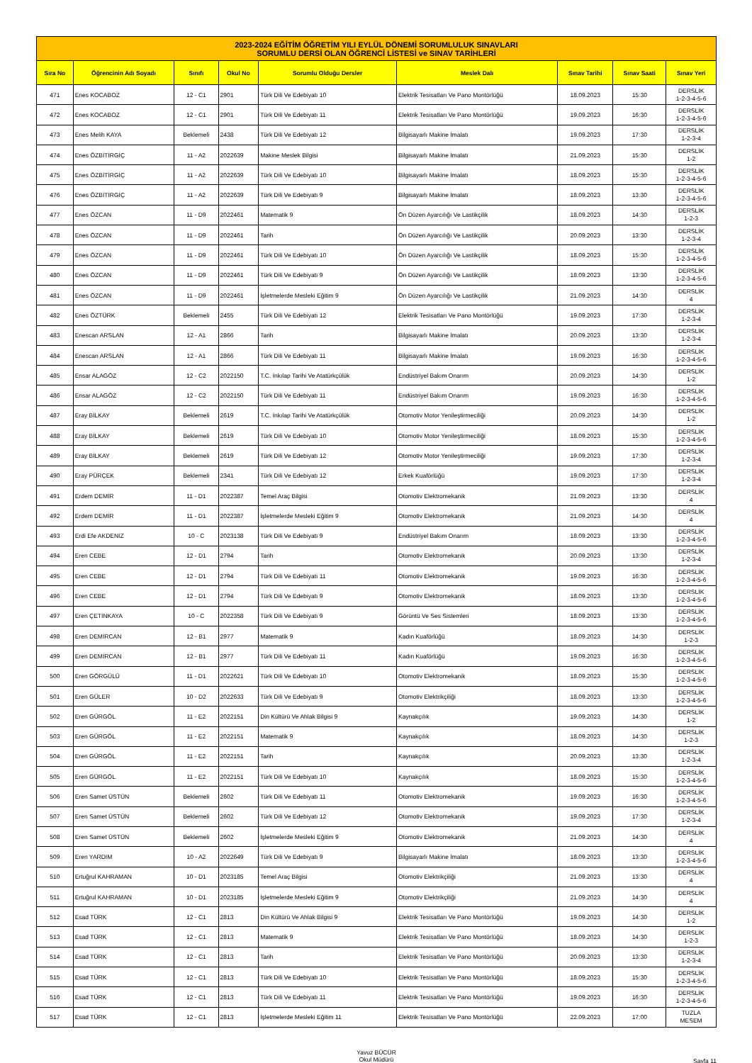| 2023-2024 EĞİTİM ÖĞRETİM YILI EYLÜL DÖNEMİ SORUMLULUK SINAVLARI SORUMLU DERSİ OLAN ÖĞRENCİ LİSTESİ ve SINAV TARİHLERİ | | | | | | | | |
| Sıra No | Öğrencinin Adı Soyadı | Sınıfı | Okul No | Sorumlu Olduğu Dersler | Meslek Dalı | Sınav Tarihi | Sınav Saati | Sınav Yeri |
| 471 | Enes KOCABOZ | 12 - C1 | 2901 | Türk Dili Ve Edebiyatı 10 | Elektrik Tesisatları Ve Pano Montörlüğü | 18.09.2023 | 15:30 | DERSLİK 1-2-3-4-5-6 |
| 472 | Enes KOCABOZ | 12 - C1 | 2901 | Türk Dili Ve Edebiyatı 11 | Elektrik Tesisatları Ve Pano Montörlüğü | 19.09.2023 | 16:30 | DERSLİK 1-2-3-4-5-6 |
| 473 | Enes Melih KAYA | Beklemeli | 2438 | Türk Dili Ve Edebiyatı 12 | Bilgisayarlı Makine İmalatı | 19.09.2023 | 17:30 | DERSLİK 1-2-3-4 |
| 474 | Enes ÖZBİTİRGİÇ | 11 - A2 | 2022639 | Makine Meslek Bilgisi | Bilgisayarlı Makine İmalatı | 21.09.2023 | 15:30 | DERSLİK 1-2 |
| 475 | Enes ÖZBİTİRGİÇ | 11 - A2 | 2022639 | Türk Dili Ve Edebiyatı 10 | Bilgisayarlı Makine İmalatı | 18.09.2023 | 15:30 | DERSLİK 1-2-3-4-5-6 |
| 476 | Enes ÖZBİTİRGİÇ | 11 - A2 | 2022639 | Türk Dili Ve Edebiyatı 9 | Bilgisayarlı Makine İmalatı | 18.09.2023 | 13:30 | DERSLİK 1-2-3-4-5-6 |
| 477 | Enes ÖZCAN | 11 - D9 | 2022461 | Matematik 9 | Ön Düzen Ayarcılığı Ve Lastikçilik | 18.09.2023 | 14:30 | DERSLİK 1-2-3 |
| 478 | Enes ÖZCAN | 11 - D9 | 2022461 | Tarih | Ön Düzen Ayarcılığı Ve Lastikçilik | 20.09.2023 | 13:30 | DERSLİK 1-2-3-4 |
| 479 | Enes ÖZCAN | 11 - D9 | 2022461 | Türk Dili Ve Edebiyatı 10 | Ön Düzen Ayarcılığı Ve Lastikçilik | 18.09.2023 | 15:30 | DERSLİK 1-2-3-4-5-6 |
| 480 | Enes ÖZCAN | 11 - D9 | 2022461 | Türk Dili Ve Edebiyatı 9 | Ön Düzen Ayarcılığı Ve Lastikçilik | 18.09.2023 | 13:30 | DERSLİK 1-2-3-4-5-6 |
| 481 | Enes ÖZCAN | 11 - D9 | 2022461 | İşletmelerde Mesleki Eğitim 9 | Ön Düzen Ayarcılığı Ve Lastikçilik | 21.09.2023 | 14:30 | DERSLİK 4 |
| 482 | Enes ÖZTÜRK | Beklemeli | 2455 | Türk Dili Ve Edebiyatı 12 | Elektrik Tesisatları Ve Pano Montörlüğü | 19.09.2023 | 17:30 | DERSLİK 1-2-3-4 |
| 483 | Enescan ARSLAN | 12 - A1 | 2866 | Tarih | Bilgisayarlı Makine İmalatı | 20.09.2023 | 13:30 | DERSLİK 1-2-3-4 |
| 484 | Enescan ARSLAN | 12 - A1 | 2866 | Türk Dili Ve Edebiyatı 11 | Bilgisayarlı Makine İmalatı | 19.09.2023 | 16:30 | DERSLİK 1-2-3-4-5-6 |
| 485 | Ensar ALAGÖZ | 12 - C2 | 2022150 | T.C. İnkılap Tarihi Ve Atatürkçülük | Endüstriyel Bakım Onarım | 20.09.2023 | 14:30 | DERSLİK 1-2 |
| 486 | Ensar ALAGÖZ | 12 - C2 | 2022150 | Türk Dili Ve Edebiyatı 11 | Endüstriyel Bakım Onarım | 19.09.2023 | 16:30 | DERSLİK 1-2-3-4-5-6 |
| 487 | Eray BİLKAY | Beklemeli | 2619 | T.C. İnkılap Tarihi Ve Atatürkçülük | Otomotiv Motor Yenileştirmeciliği | 20.09.2023 | 14:30 | DERSLİK 1-2 |
| 488 | Eray BİLKAY | Beklemeli | 2619 | Türk Dili Ve Edebiyatı 10 | Otomotiv Motor Yenileştirmeciliği | 18.09.2023 | 15:30 | DERSLİK 1-2-3-4-5-6 |
| 489 | Eray BİLKAY | Beklemeli | 2619 | Türk Dili Ve Edebiyatı 12 | Otomotiv Motor Yenileştirmeciliği | 19.09.2023 | 17:30 | DERSLİK 1-2-3-4 |
| 490 | Eray PÜRÇEK | Beklemeli | 2341 | Türk Dili Ve Edebiyatı 12 | Erkek Kuaförlüğü | 19.09.2023 | 17:30 | DERSLİK 1-2-3-4 |
| 491 | Erdem DEMİR | 11 - D1 | 2022387 | Temel Araç Bilgisi | Otomotiv Elektromekanik | 21.09.2023 | 13:30 | DERSLİK 4 |
| 492 | Erdem DEMİR | 11 - D1 | 2022387 | İşletmelerde Mesleki Eğitim 9 | Otomotiv Elektromekanik | 21.09.2023 | 14:30 | DERSLİK 4 |
| 493 | Erdi Efe AKDENİZ | 10 - C | 2023138 | Türk Dili Ve Edebiyatı 9 | Endüstriyel Bakım Onarım | 18.09.2023 | 13:30 | DERSLİK 1-2-3-4-5-6 |
| 494 | Eren CEBE | 12 - D1 | 2794 | Tarih | Otomotiv Elektromekanik | 20.09.2023 | 13:30 | DERSLİK 1-2-3-4 |
| 495 | Eren CEBE | 12 - D1 | 2794 | Türk Dili Ve Edebiyatı 11 | Otomotiv Elektromekanik | 19.09.2023 | 16:30 | DERSLİK 1-2-3-4-5-6 |
| 496 | Eren CEBE | 12 - D1 | 2794 | Türk Dili Ve Edebiyatı 9 | Otomotiv Elektromekanik | 18.09.2023 | 13:30 | DERSLİK 1-2-3-4-5-6 |
| 497 | Eren ÇETİNKAYA | 10 - C | 2022358 | Türk Dili Ve Edebiyatı 9 | Görüntü Ve Ses Sistemleri | 18.09.2023 | 13:30 | DERSLİK 1-2-3-4-5-6 |
| 498 | Eren DEMİRCAN | 12 - B1 | 2977 | Matematik 9 | Kadın Kuaförlüğü | 18.09.2023 | 14:30 | DERSLİK 1-2-3 |
| 499 | Eren DEMİRCAN | 12 - B1 | 2977 | Türk Dili Ve Edebiyatı 11 | Kadın Kuaförlüğü | 19.09.2023 | 16:30 | DERSLİK 1-2-3-4-5-6 |
| 500 | Eren GÖRGÜLÜ | 11 - D1 | 2022621 | Türk Dili Ve Edebiyatı 10 | Otomotiv Elektromekanik | 18.09.2023 | 15:30 | DERSLİK 1-2-3-4-5-6 |
| 501 | Eren GÜLER | 10 - D2 | 2022633 | Türk Dili Ve Edebiyatı 9 | Otomotiv Elektrikçiliği | 18.09.2023 | 13:30 | DERSLİK 1-2-3-4-5-6 |
| 502 | Eren GÜRGÖL | 11 - E2 | 2022151 | Din Kültürü Ve Ahlak Bilgisi 9 | Kaynakçılık | 19.09.2023 | 14:30 | DERSLİK 1-2 |
| 503 | Eren GÜRGÖL | 11 - E2 | 2022151 | Matematik 9 | Kaynakçılık | 18.09.2023 | 14:30 | DERSLİK 1-2-3 |
| 504 | Eren GÜRGÖL | 11 - E2 | 2022151 | Tarih | Kaynakçılık | 20.09.2023 | 13:30 | DERSLİK 1-2-3-4 |
| 505 | Eren GÜRGÖL | 11 - E2 | 2022151 | Türk Dili Ve Edebiyatı 10 | Kaynakçılık | 18.09.2023 | 15:30 | DERSLİK 1-2-3-4-5-6 |
| 506 | Eren Samet ÜSTÜN | Beklemeli | 2602 | Türk Dili Ve Edebiyatı 11 | Otomotiv Elektromekanik | 19.09.2023 | 16:30 | DERSLİK 1-2-3-4-5-6 |
| 507 | Eren Samet ÜSTÜN | Beklemeli | 2602 | Türk Dili Ve Edebiyatı 12 | Otomotiv Elektromekanik | 19.09.2023 | 17:30 | DERSLİK 1-2-3-4 |
| 508 | Eren Samet ÜSTÜN | Beklemeli | 2602 | İşletmelerde Mesleki Eğitim 9 | Otomotiv Elektromekanik | 21.09.2023 | 14:30 | DERSLİK 4 |
| 509 | Eren YARDIM | 10 - A2 | 2022649 | Türk Dili Ve Edebiyatı 9 | Bilgisayarlı Makine İmalatı | 18.09.2023 | 13:30 | DERSLİK 1-2-3-4-5-6 |
| 510 | Ertuğrul KAHRAMAN | 10 - D1 | 2023185 | Temel Araç Bilgisi | Otomotiv Elektrikçiliği | 21.09.2023 | 13:30 | DERSLİK 4 |
| 511 | Ertuğrul KAHRAMAN | 10 - D1 | 2023185 | İşletmelerde Mesleki Eğitim 9 | Otomotiv Elektrikçiliği | 21.09.2023 | 14:30 | DERSLİK 4 |
| 512 | Esad TÜRK | 12 - C1 | 2813 | Din Kültürü Ve Ahlak Bilgisi 9 | Elektrik Tesisatları Ve Pano Montörlüğü | 19.09.2023 | 14:30 | DERSLİK 1-2 |
| 513 | Esad TÜRK | 12 - C1 | 2813 | Matematik 9 | Elektrik Tesisatları Ve Pano Montörlüğü | 18.09.2023 | 14:30 | DERSLİK 1-2-3 |
| 514 | Esad TÜRK | 12 - C1 | 2813 | Tarih | Elektrik Tesisatları Ve Pano Montörlüğü | 20.09.2023 | 13:30 | DERSLİK 1-2-3-4 |
| 515 | Esad TÜRK | 12 - C1 | 2813 | Türk Dili Ve Edebiyatı 10 | Elektrik Tesisatları Ve Pano Montörlüğü | 18.09.2023 | 15:30 | DERSLİK 1-2-3-4-5-6 |
| 516 | Esad TÜRK | 12 - C1 | 2813 | Türk Dili Ve Edebiyatı 11 | Elektrik Tesisatları Ve Pano Montörlüğü | 19.09.2023 | 16:30 | DERSLİK 1-2-3-4-5-6 |
| 517 | Esad TÜRK | 12 - C1 | 2813 | İşletmelerde Mesleki Eğitim 11 | Elektrik Tesisatları Ve Pano Montörlüğü | 22.09.2023 | 17:00 | TUZLA MESEM |
Yavuz BÜCÜR
Okul Müdürü
Sayfa 11